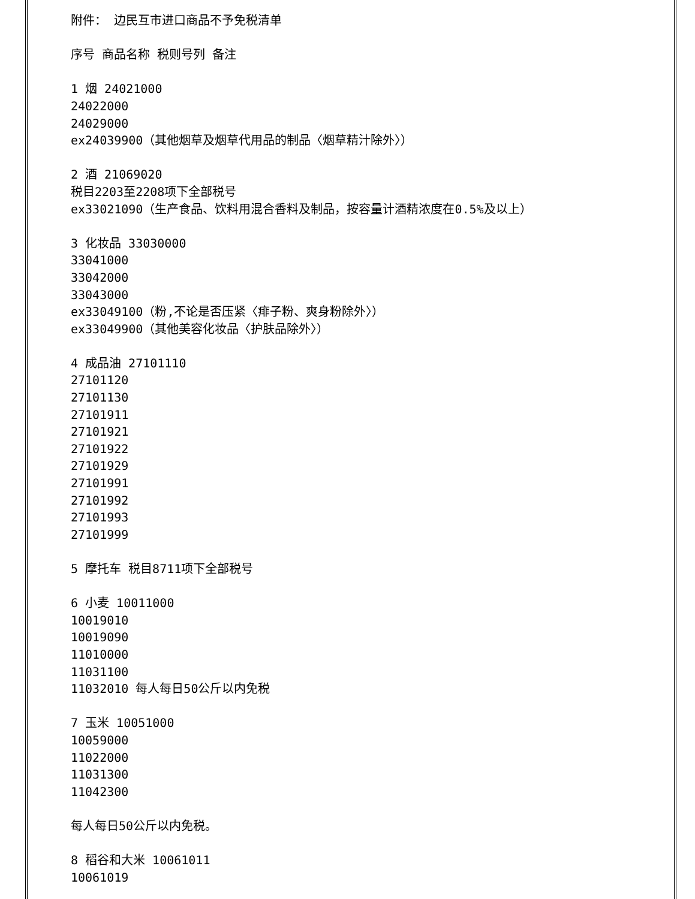附件： 边民互市进口商品不予免税清单
序号 商品名称 税则号列 备注
1 烟 24021000
24022000
24029000
ex24039900（其他烟草及烟草代用品的制品〈烟草精汁除外〉）
2 酒 21069020
税目2203至2208项下全部税号
ex33021090（生产食品、饮料用混合香料及制品，按容量计酒精浓度在0.5%及以上）
3 化妆品 33030000
33041000
33042000
33043000
ex33049100（粉,不论是否压紧〈痱子粉、爽身粉除外〉）
ex33049900（其他美容化妆品〈护肤品除外〉）
4 成品油 27101110
27101120
27101130
27101911
27101921
27101922
27101929
27101991
27101992
27101993
27101999
5 摩托车 税目8711项下全部税号
6 小麦 10011000
10019010
10019090
11010000
11031100
11032010 每人每日50公斤以内免税
7 玉米 10051000
10059000
11022000
11031300
11042300
每人每日50公斤以内免税。
8 稻谷和大米 10061011
10061019